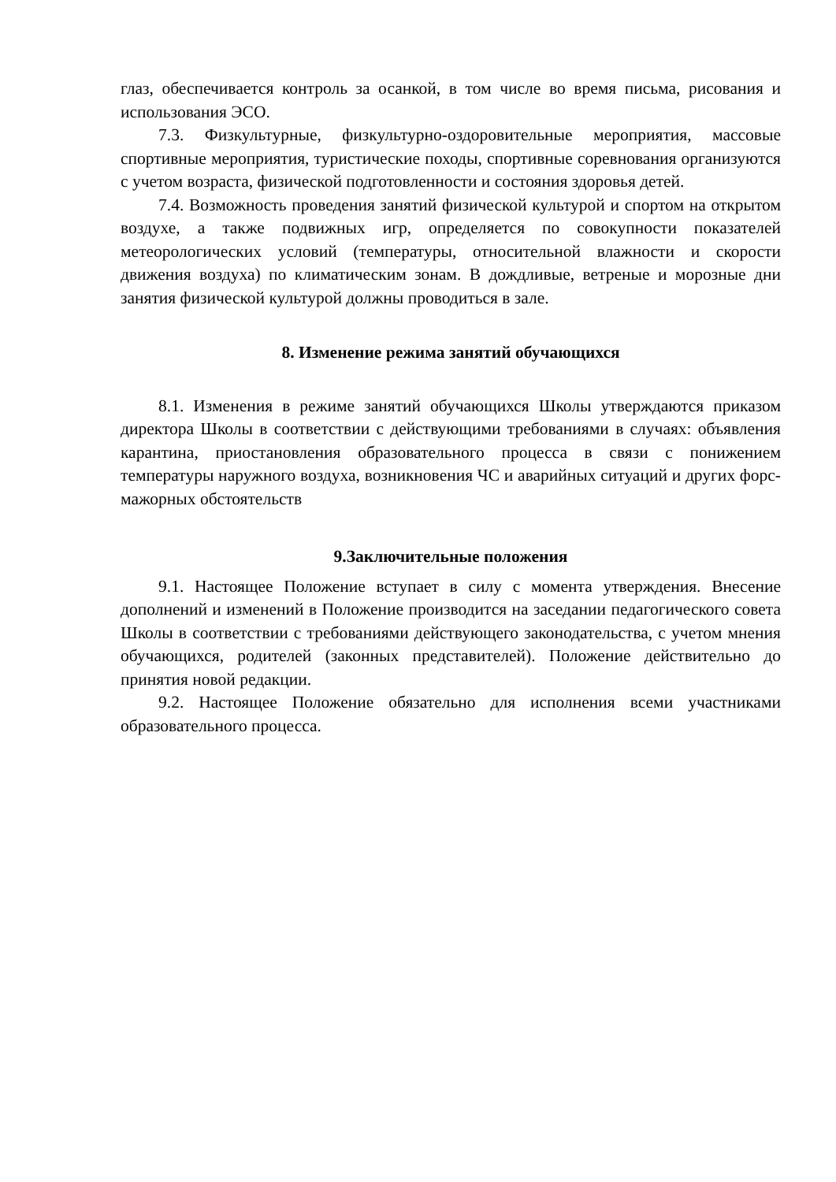глаз, обеспечивается контроль за осанкой, в том числе во время письма, рисования и использования ЭСО.
7.3. Физкультурные, физкультурно-оздоровительные мероприятия, массовые спортивные мероприятия, туристические походы, спортивные соревнования организуются с учетом возраста, физической подготовленности и состояния здоровья детей.
7.4. Возможность проведения занятий физической культурой и спортом на открытом воздухе, а также подвижных игр, определяется по совокупности показателей метеорологических условий (температуры, относительной влажности и скорости движения воздуха) по климатическим зонам. В дождливые, ветреные и морозные дни занятия физической культурой должны проводиться в зале.
8. Изменение режима занятий обучающихся
8.1. Изменения в режиме занятий обучающихся Школы утверждаются приказом директора Школы в соответствии с действующими требованиями в случаях: объявления карантина, приостановления образовательного процесса в связи с понижением температуры наружного воздуха, возникновения ЧС и аварийных ситуаций и других форс-мажорных обстоятельств
9.Заключительные положения
9.1. Настоящее Положение вступает в силу с момента утверждения. Внесение дополнений и изменений в Положение производится на заседании педагогического совета Школы в соответствии с требованиями действующего законодательства, с учетом мнения обучающихся, родителей (законных представителей). Положение действительно до принятия новой редакции.
9.2. Настоящее Положение обязательно для исполнения всеми участниками образовательного процесса.